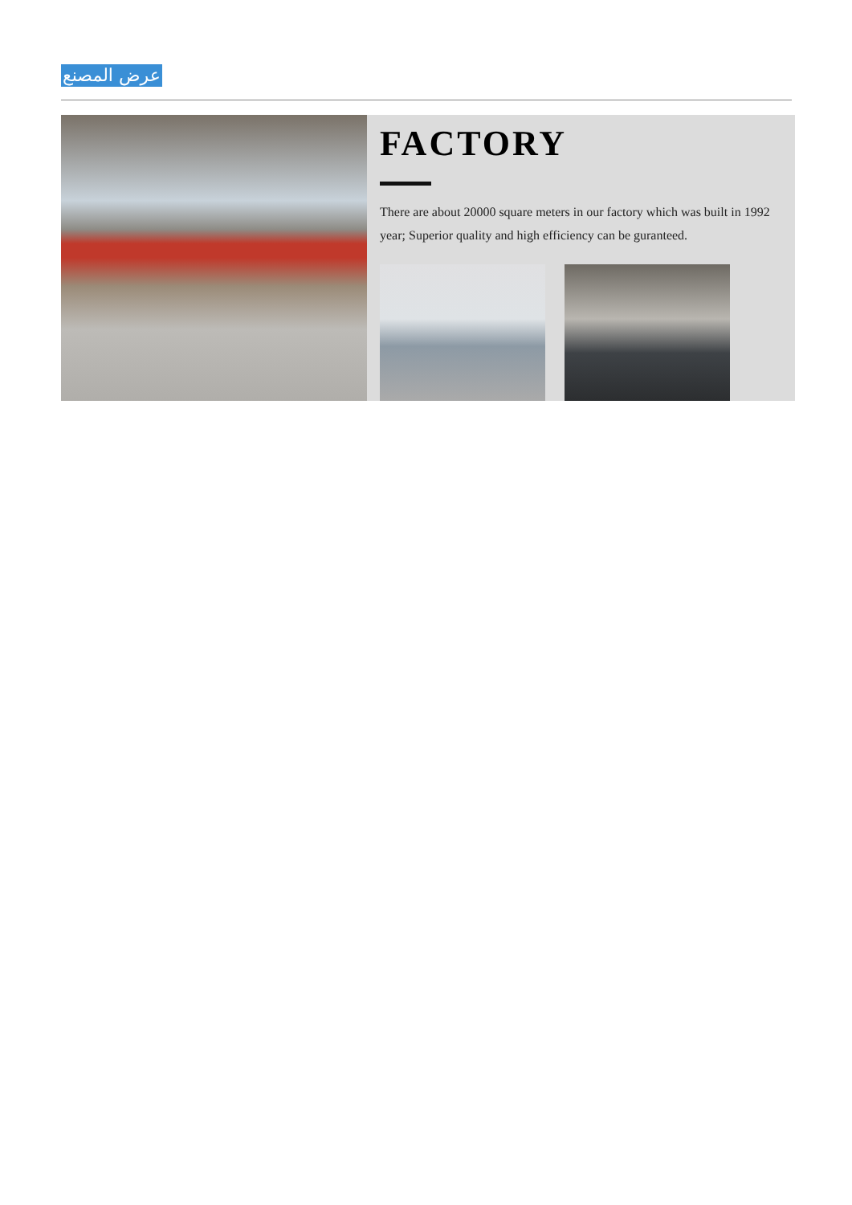عرض المصنع
FACTORY
There are about 20000 square meters in our factory which was built in 1992 year; Superior quality and high efficiency can be guranteed.